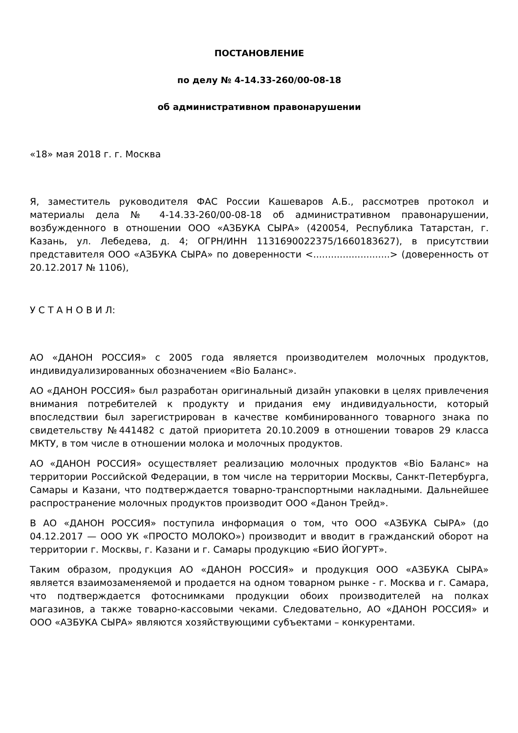ПОСТАНОВЛЕНИЕ
по делу № 4-14.33-260/00-08-18
об административном правонарушении
«18» мая 2018 г. г. Москва
Я, заместитель руководителя ФАС России Кашеваров А.Б., рассмотрев протокол и материалы дела № 4-14.33-260/00-08-18 об административном правонарушении, возбужденного в отношении ООО «АЗБУКА СЫРА» (420054, Республика Татарстан, г. Казань, ул. Лебедева, д. 4; ОГРН/ИНН 1131690022375/1660183627), в присутствии представителя ООО «АЗБУКА СЫРА» по доверенности <..........................> (доверенность от 20.12.2017 № 1106),
У С Т А Н О В И Л:
АО «ДАНОН РОССИЯ» с 2005 года является производителем молочных продуктов, индивидуализированных обозначением «Bio Баланс».
АО «ДАНОН РОССИЯ» был разработан оригинальный дизайн упаковки в целях привлечения внимания потребителей к продукту и придания ему индивидуальности, который впоследствии был зарегистрирован в качестве комбинированного товарного знака по свидетельству №441482 с датой приоритета 20.10.2009 в отношении товаров 29 класса МКТУ, в том числе в отношении молока и молочных продуктов.
АО «ДАНОН РОССИЯ» осуществляет реализацию молочных продуктов «Bio Баланс» на территории Российской Федерации, в том числе на территории Москвы, Санкт-Петербурга, Самары и Казани, что подтверждается товарно-транспортными накладными. Дальнейшее распространение молочных продуктов производит ООО «Данон Трейд».
В АО «ДАНОН РОССИЯ» поступила информация о том, что ООО «АЗБУКА СЫРА» (до 04.12.2017 — ООО УК «ПРОСТО МОЛОКО») производит и вводит в гражданский оборот на территории г. Москвы, г. Казани и г. Самары продукцию «БИО ЙОГУРТ».
Таким образом, продукция АО «ДАНОН РОССИЯ» и продукция ООО «АЗБУКА СЫРА» является взаимозаменяемой и продается на одном товарном рынке - г. Москва и г. Самара, что подтверждается фотоснимками продукции обоих производителей на полках магазинов, а также товарно-кассовыми чеками. Следовательно, АО «ДАНОН РОССИЯ» и ООО «АЗБУКА СЫРА» являются хозяйствующими субъектами – конкурентами.